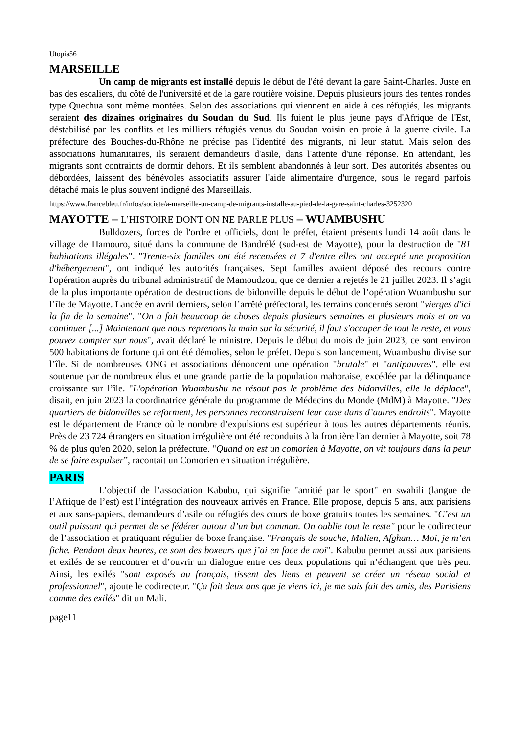Utopia56
MARSEILLE
Un camp de migrants est installé depuis le début de l'été devant la gare Saint-Charles. Juste en bas des escaliers, du côté de l'université et de la gare routière voisine. Depuis plusieurs jours des tentes rondes type Quechua sont même montées. Selon des associations qui viennent en aide à ces réfugiés, les migrants seraient des dizaines originaires du Soudan du Sud. Ils fuient le plus jeune pays d'Afrique de l'Est, déstabilisé par les conflits et les milliers réfugiés venus du Soudan voisin en proie à la guerre civile. La préfecture des Bouches-du-Rhône ne précise pas l'identité des migrants, ni leur statut. Mais selon des associations humanitaires, ils seraient demandeurs d'asile, dans l'attente d'une réponse. En attendant, les migrants sont contraints de dormir dehors. Et ils semblent abandonnés à leur sort. Des autorités absentes ou débordées, laissent des bénévoles associatifs assurer l'aide alimentaire d'urgence, sous le regard parfois détaché mais le plus souvent indigné des Marseillais.
https://www.francebleu.fr/infos/societe/a-marseille-un-camp-de-migrants-installe-au-pied-de-la-gare-saint-charles-3252320
MAYOTTE – L’HISTOIRE DONT ON NE PARLE PLUS – WUAMBUSHU
Bulldozers, forces de l'ordre et officiels, dont le préfet, étaient présents lundi 14 août dans le village de Hamouro, situé dans la commune de Bandrélé (sud-est de Mayotte), pour la destruction de "81 habitations illégales". "Trente-six familles ont été recensées et 7 d'entre elles ont accepté une proposition d'hébergement", ont indiqué les autorités françaises. Sept familles avaient déposé des recours contre l'opération auprès du tribunal administratif de Mamoudzou, que ce dernier a rejetés le 21 juillet 2023. Il s’agit de la plus importante opération de destructions de bidonville depuis le début de l’opération Wuambushu sur l’île de Mayotte. Lancée en avril derniers, selon l’arrêté préfectoral, les terrains concernés seront "vierges d'ici la fin de la semaine". "On a fait beaucoup de choses depuis plusieurs semaines et plusieurs mois et on va continuer [...] Maintenant que nous reprenons la main sur la sécurité, il faut s'occuper de tout le reste, et vous pouvez compter sur nous", avait déclaré le ministre. Depuis le début du mois de juin 2023, ce sont environ 500 habitations de fortune qui ont été démolies, selon le préfet. Depuis son lancement, Wuambushu divise sur l’île. Si de nombreuses ONG et associations dénoncent une opération "brutale" et "antipauvres", elle est soutenue par de nombreux élus et une grande partie de la population mahoraise, excédée par la délinquance croissante sur l’île. "L'opération Wuambushu ne résout pas le problème des bidonvilles, elle le déplace", disait, en juin 2023 la coordinatrice générale du programme de Médecins du Monde (MdM) à Mayotte. "Des quartiers de bidonvilles se reforment, les personnes reconstruisent leur case dans d’autres endroits". Mayotte est le département de France où le nombre d’expulsions est supérieur à tous les autres départements réunis. Près de 23 724 étrangers en situation irrégulière ont été reconduits à la frontière l'an dernier à Mayotte, soit 78 % de plus qu'en 2020, selon la préfecture. "Quand on est un comorien à Mayotte, on vit toujours dans la peur de se faire expulser”, racontait un Comorien en situation irrégulière.
PARIS
L’objectif de l’association Kabubu, qui signifie "amitié par le sport" en swahili (langue de l’Afrique de l’est) est l’intégration des nouveaux arrivés en France. Elle propose, depuis 5 ans, aux parisiens et aux sans-papiers, demandeurs d’asile ou réfugiés des cours de boxe gratuits toutes les semaines. "C’est un outil puissant qui permet de se fédérer autour d’un but commun. On oublie tout le reste" pour le codirecteur de l’association et pratiquant régulier de boxe française. "Français de souche, Malien, Afghan… Moi, je m’en fiche. Pendant deux heures, ce sont des boxeurs que j’ai en face de moi". Kabubu permet aussi aux parisiens et exilés de se rencontrer et d’ouvrir un dialogue entre ces deux populations qui n’échangent que très peu. Ainsi, les exilés "sont exposés au français, tissent des liens et peuvent se créer un réseau social et professionnel", ajoute le codirecteur. "Ça fait deux ans que je viens ici, je me suis fait des amis, des Parisiens comme des exilés" dit un Mali.
page11